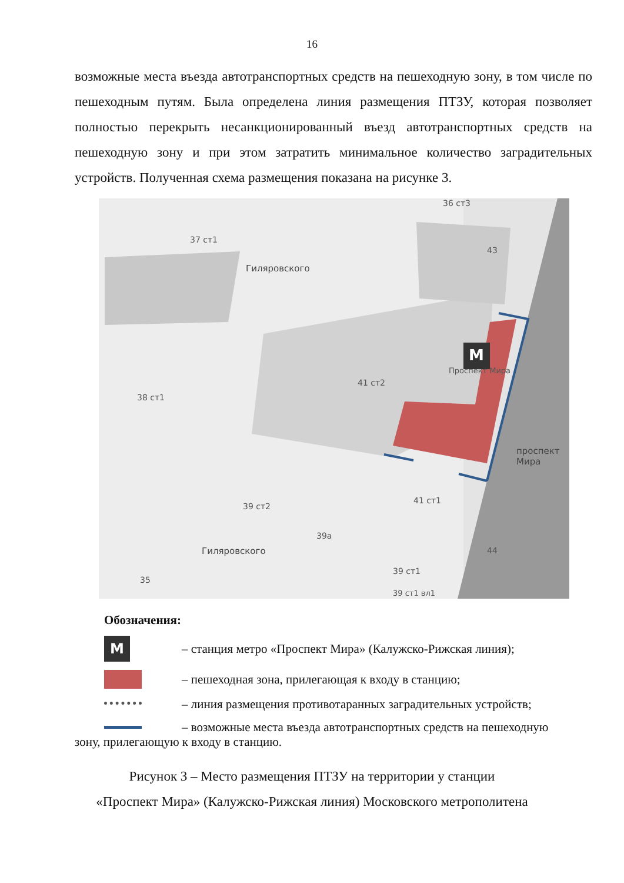16
возможные места въезда автотранспортных средств на пешеходную зону, в том числе по пешеходным путям. Была определена линия размещения ПТЗУ, которая позволяет полностью перекрыть несанкционированный въезд автотранспортных средств на пешеходную зону и при этом затратить минимальное количество заградительных устройств. Полученная схема размещения показана на рисунке 3.
M
37 ст1
41 ст2
Проспект Мира
38 ст1
39 ст2
41 ст1
39а
39 ст1
35
44
43
36 ст3
39 ст1 вл1
проспект Мира
Гиляровского
Гиляровского
Обозначения:
M
– станция метро «Проспект Мира» (Калужско-Рижская линия);
– пешеходная зона, прилегающая к входу в станцию;
– линия размещения противотаранных заградительных устройств;
– возможные места въезда автотранспортных средств на пешеходную
зону, прилегающую к входу в станцию.
Рисунок 3 – Место размещения ПТЗУ на территории у станции
«Проспект Мира» (Калужско-Рижская линия) Московского метрополитена